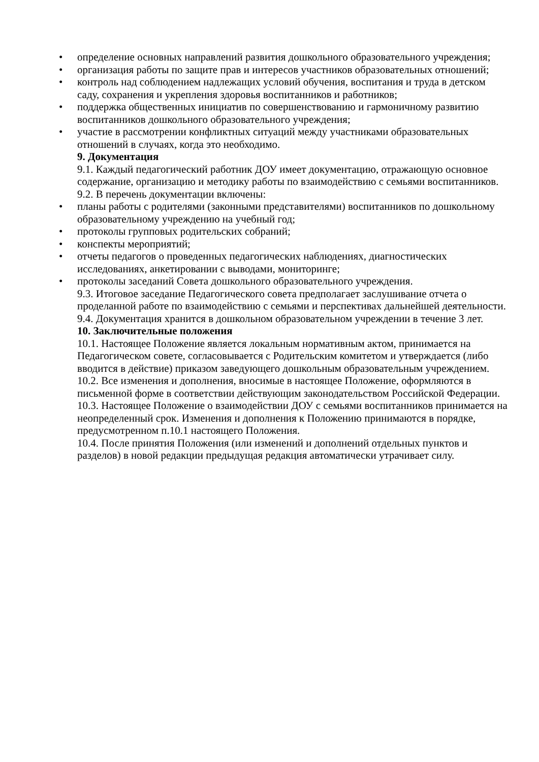• определение основных направлений развития дошкольного образовательного учреждения;
• организация работы по защите прав и интересов участников образовательных отношений;
• контроль над соблюдением надлежащих условий обучения, воспитания и труда в детском саду, сохранения и укрепления здоровья воспитанников и работников;
• поддержка общественных инициатив по совершенствованию и гармоничному развитию воспитанников дошкольного образовательного учреждения;
• участие в рассмотрении конфликтных ситуаций между участниками образовательных отношений в случаях, когда это необходимо.
9. Документация
9.1. Каждый педагогический работник ДОУ имеет документацию, отражающую основное содержание, организацию и методику работы по взаимодействию с семьями воспитанников.
9.2. В перечень документации включены:
• планы работы с родителями (законными представителями) воспитанников по дошкольному образовательному учреждению на учебный год;
• протоколы групповых родительских собраний;
• конспекты мероприятий;
• отчеты педагогов о проведенных педагогических наблюдениях, диагностических исследованиях, анкетировании с выводами, мониторинге;
• протоколы заседаний Совета дошкольного образовательного учреждения.
9.3. Итоговое заседание Педагогического совета предполагает заслушивание отчета о проделанной работе по взаимодействию с семьями и перспективах дальнейшей деятельности.
9.4. Документация хранится в дошкольном образовательном учреждении в течение 3 лет.
10. Заключительные положения
10.1. Настоящее Положение является локальным нормативным актом, принимается на Педагогическом совете, согласовывается с Родительским комитетом и утверждается (либо вводится в действие) приказом заведующего дошкольным образовательным учреждением.
10.2. Все изменения и дополнения, вносимые в настоящее Положение, оформляются в письменной форме в соответствии действующим законодательством Российской Федерации.
10.3. Настоящее Положение о взаимодействии ДОУ с семьями воспитанников принимается на неопределенный срок. Изменения и дополнения к Положению принимаются в порядке, предусмотренном п.10.1 настоящего Положения.
10.4. После принятия Положения (или изменений и дополнений отдельных пунктов и разделов) в новой редакции предыдущая редакция автоматически утрачивает силу.